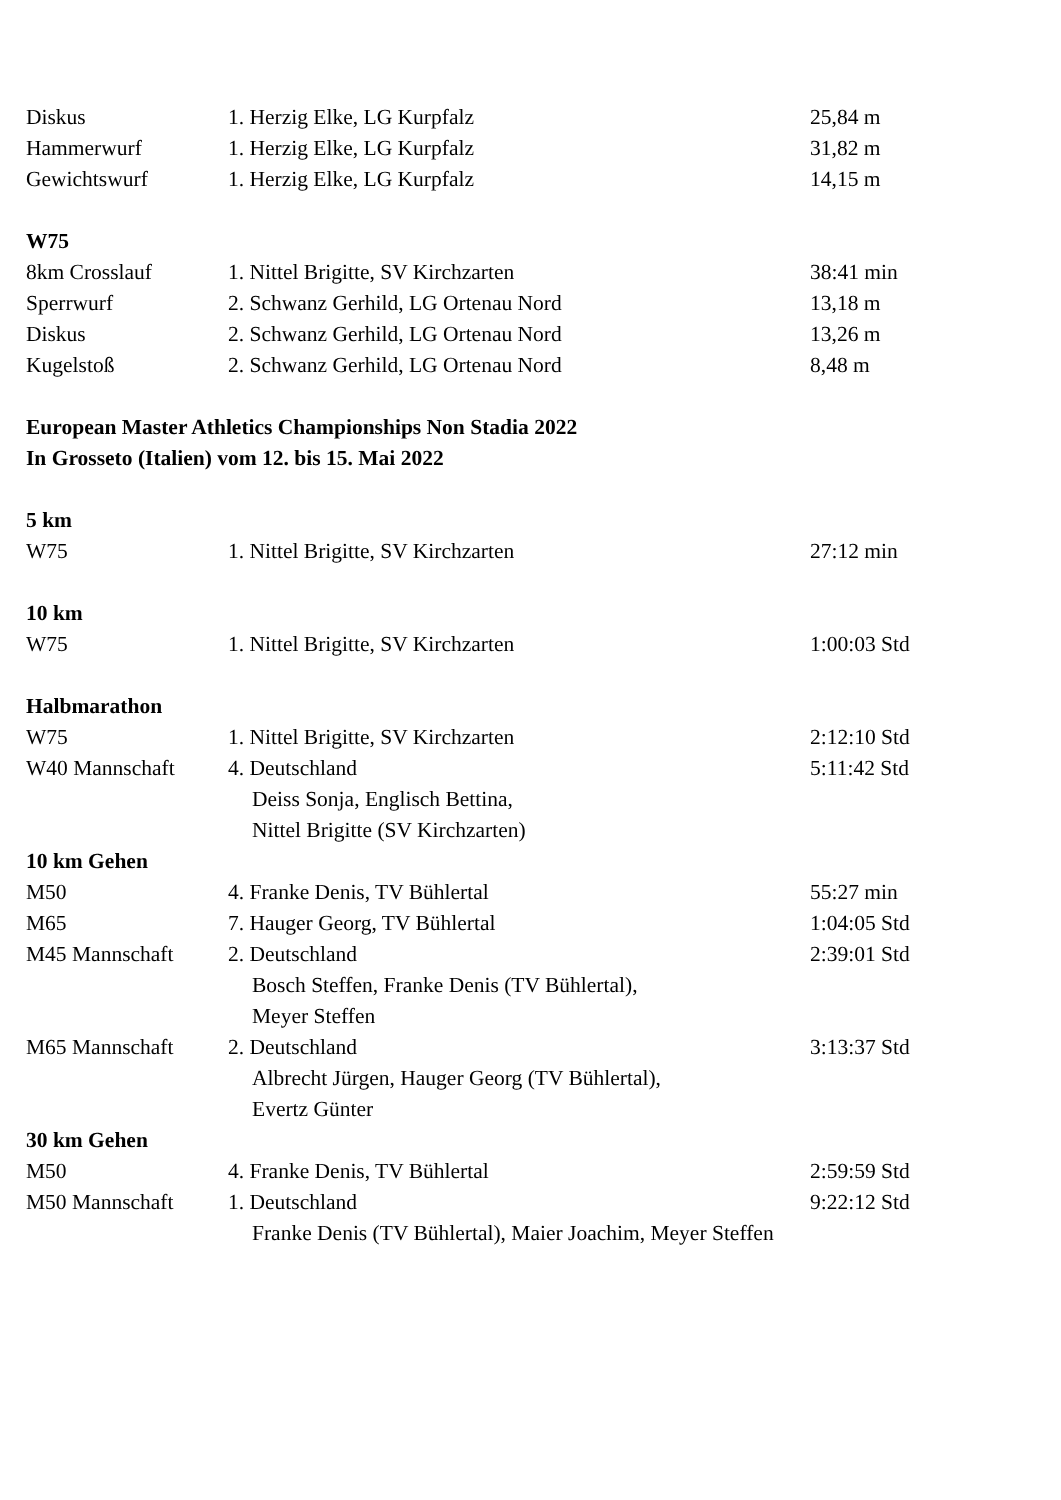| Diskus | 1. Herzig Elke, LG Kurpfalz | 25,84 m |
| Hammerwurf | 1. Herzig Elke, LG Kurpfalz | 31,82 m |
| Gewichtswurf | 1. Herzig Elke, LG Kurpfalz | 14,15 m |
| W75 | | |
| 8km Crosslauf | 1. Nittel Brigitte, SV Kirchzarten | 38:41 min |
| Sperrwurf | 2. Schwanz Gerhild, LG Ortenau Nord | 13,18 m |
| Diskus | 2. Schwanz Gerhild, LG Ortenau Nord | 13,26 m |
| Kugelstoß | 2. Schwanz Gerhild, LG Ortenau Nord | 8,48 m |
| European Master Athletics Championships Non Stadia 2022 | | |
| In Grosseto (Italien) vom 12. bis 15. Mai 2022 | | |
| 5 km | | |
| W75 | 1. Nittel Brigitte, SV Kirchzarten | 27:12 min |
| 10 km | | |
| W75 | 1. Nittel Brigitte, SV Kirchzarten | 1:00:03 Std |
| Halbmarathon | | |
| W75 | 1. Nittel Brigitte, SV Kirchzarten | 2:12:10 Std |
| W40 Mannschaft | 4. Deutschland | 5:11:42 Std |
| | Deiss Sonja, Englisch Bettina, | |
| | Nittel Brigitte (SV Kirchzarten) | |
| 10 km Gehen | | |
| M50 | 4. Franke Denis, TV Bühlertal | 55:27 min |
| M65 | 7. Hauger Georg, TV Bühlertal | 1:04:05 Std |
| M45 Mannschaft | 2. Deutschland | 2:39:01 Std |
| | Bosch Steffen, Franke Denis (TV Bühlertal), | |
| | Meyer Steffen | |
| M65 Mannschaft | 2. Deutschland | 3:13:37 Std |
| | Albrecht Jürgen, Hauger Georg (TV Bühlertal), | |
| | Evertz Günter | |
| 30 km Gehen | | |
| M50 | 4. Franke Denis, TV Bühlertal | 2:59:59 Std |
| M50 Mannschaft | 1. Deutschland | 9:22:12 Std |
| | Franke Denis (TV Bühlertal), Maier Joachim, Meyer Steffen | |